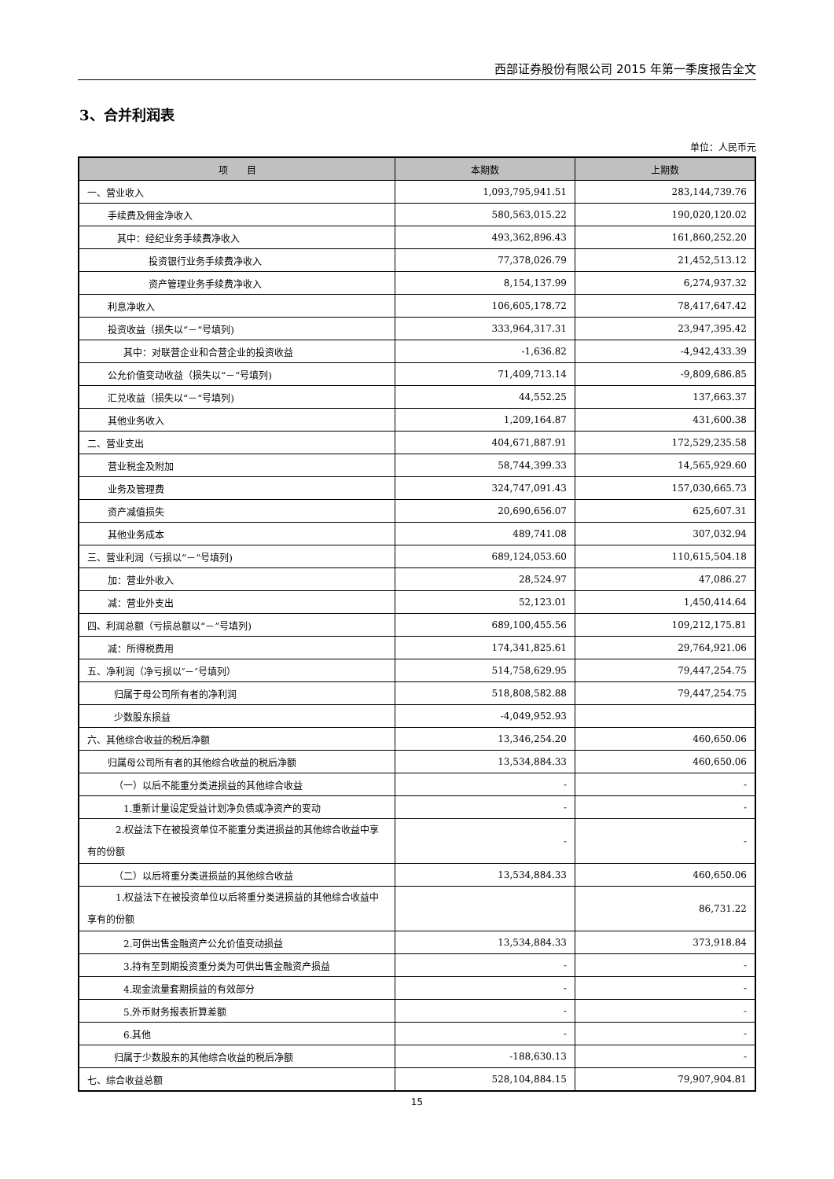西部证券股份有限公司 2015 年第一季度报告全文
3、合并利润表
单位：人民币元
| 项 目 | 本期数 | 上期数 |
| --- | --- | --- |
| 一、营业收入 | 1,093,795,941.51 | 283,144,739.76 |
| 手续费及佣金净收入 | 580,563,015.22 | 190,020,120.02 |
| 其中：经纪业务手续费净收入 | 493,362,896.43 | 161,860,252.20 |
| 投资银行业务手续费净收入 | 77,378,026.79 | 21,452,513.12 |
| 资产管理业务手续费净收入 | 8,154,137.99 | 6,274,937.32 |
| 利息净收入 | 106,605,178.72 | 78,417,647.42 |
| 投资收益（损失以“－”号填列) | 333,964,317.31 | 23,947,395.42 |
| 其中：对联营企业和合营企业的投资收益 | -1,636.82 | -4,942,433.39 |
| 公允价值变动收益（损失以“－”号填列) | 71,409,713.14 | -9,809,686.85 |
| 汇兑收益（损失以“－”号填列) | 44,552.25 | 137,663.37 |
| 其他业务收入 | 1,209,164.87 | 431,600.38 |
| 二、营业支出 | 404,671,887.91 | 172,529,235.58 |
| 营业税金及附加 | 58,744,399.33 | 14,565,929.60 |
| 业务及管理费 | 324,747,091.43 | 157,030,665.73 |
| 资产减值损失 | 20,690,656.07 | 625,607.31 |
| 其他业务成本 | 489,741.08 | 307,032.94 |
| 三、营业利润（亏损以“－”号填列) | 689,124,053.60 | 110,615,504.18 |
| 加：营业外收入 | 28,524.97 | 47,086.27 |
| 减：营业外支出 | 52,123.01 | 1,450,414.64 |
| 四、利润总额（亏损总额以“－”号填列) | 689,100,455.56 | 109,212,175.81 |
| 减：所得税费用 | 174,341,825.61 | 29,764,921.06 |
| 五、净利润（净亏损以″－″号填列） | 514,758,629.95 | 79,447,254.75 |
| 归属于母公司所有者的净利润 | 518,808,582.88 | 79,447,254.75 |
| 少数股东损益 | -4,049,952.93 | |
| 六、其他综合收益的税后净额 | 13,346,254.20 | 460,650.06 |
| 归属母公司所有者的其他综合收益的税后净额 | 13,534,884.33 | 460,650.06 |
| （一）以后不能重分类进损益的其他综合收益 | - | - |
| 1.重新计量设定受益计划净负债或净资产的变动 | - | - |
| 2.权益法下在被投资单位不能重分类进损益的其他综合收益中享有的份额 | - | - |
| （二）以后将重分类进损益的其他综合收益 | 13,534,884.33 | 460,650.06 |
| 1.权益法下在被投资单位以后将重分类进损益的其他综合收益中享有的份额 | | 86,731.22 |
| 2.可供出售金融资产公允价值变动损益 | 13,534,884.33 | 373,918.84 |
| 3.持有至到期投资重分类为可供出售金融资产损益 | - | - |
| 4.现金流量套期损益的有效部分 | - | - |
| 5.外币财务报表折算差额 | - | - |
| 6.其他 | - | - |
| 归属于少数股东的其他综合收益的税后净额 | -188,630.13 | - |
| 七、综合收益总额 | 528,104,884.15 | 79,907,904.81 |
15